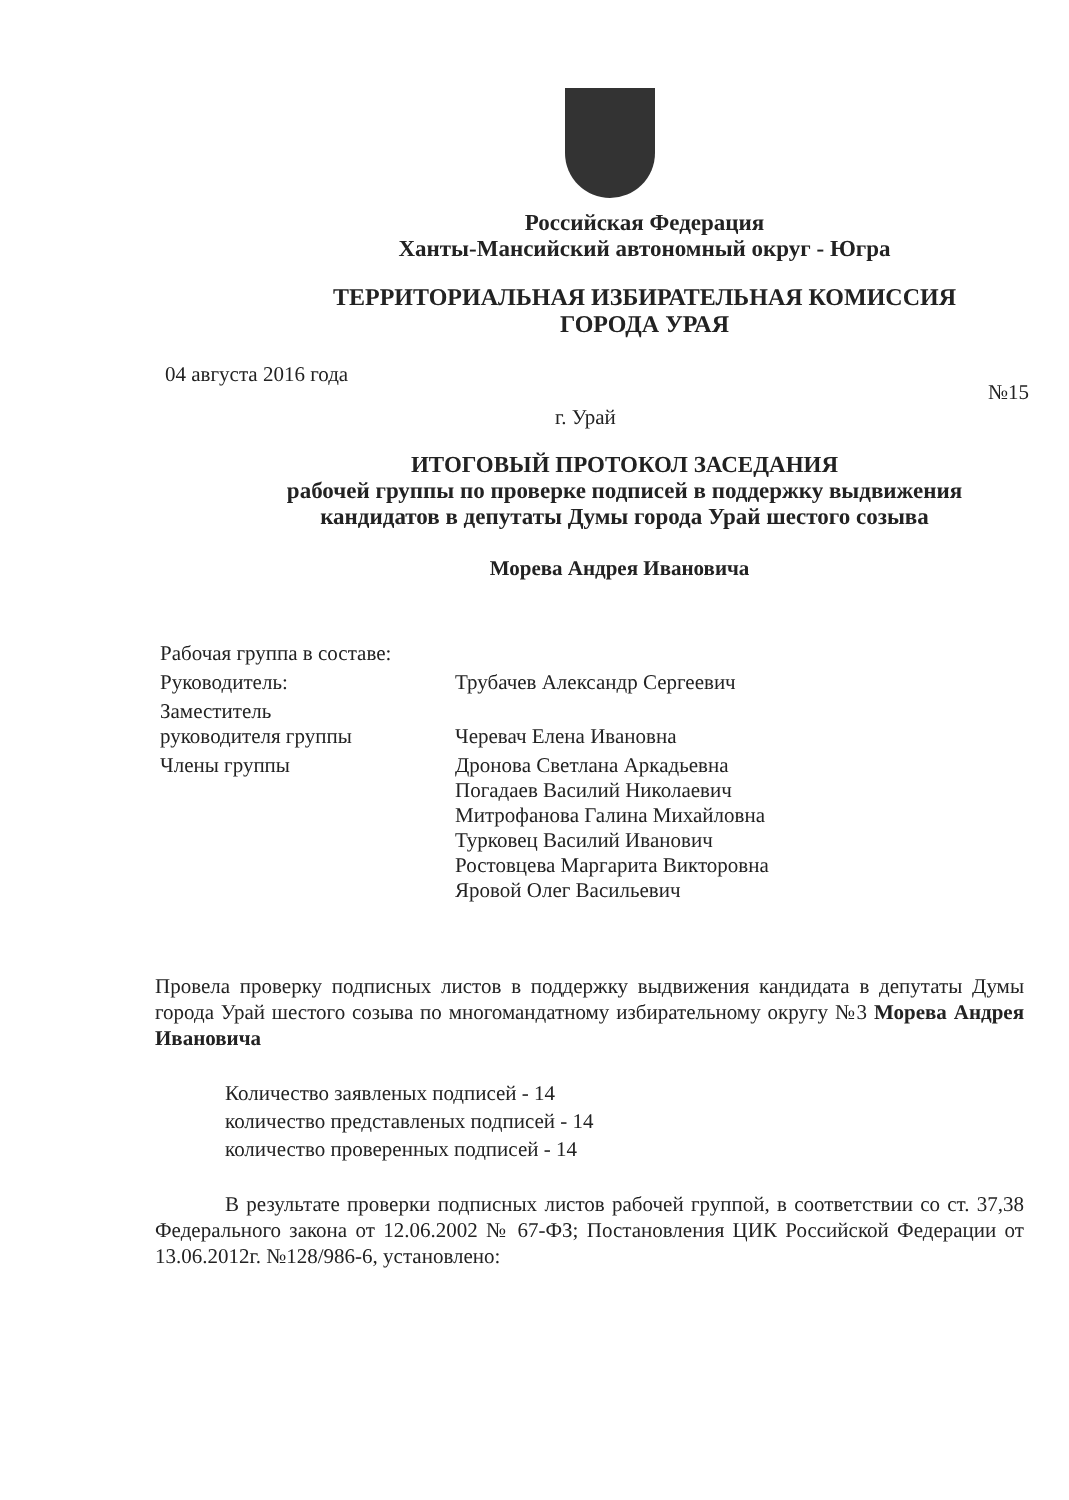Российская Федерация
Ханты-Мансийский автономный округ - Югра
ТЕРРИТОРИАЛЬНАЯ ИЗБИРАТЕЛЬНАЯ КОМИССИЯ
ГОРОДА УРАЯ
04 августа 2016 года №15
г. Урай
ИТОГОВЫЙ ПРОТОКОЛ ЗАСЕДАНИЯ
рабочей группы по проверке подписей в поддержку выдвижения
кандидатов в депутаты Думы города Урай шестого созыва
Морева Андрея Ивановича
Рабочая группа в составе:
Руководитель:
Трубачев Александр Сергеевич
Заместитель
руководителя группы
Черевач Елена Ивановна
Члены группы
Дронова Светлана Аркадьевна
Погадаев Василий Николаевич
Митрофанова Галина Михайловна
Турковец Василий Иванович
Ростовцева Маргарита Викторовна
Яровой Олег Васильевич
Провела проверку подписных листов в поддержку выдвижения кандидата в депутаты Думы города Урай шестого созыва по многомандатному избирательному округу №3 Морева Андрея Ивановича
Количество заявленых подписей - 14
количество представленых подписей - 14
количество проверенных подписей - 14
В результате проверки подписных листов рабочей группой, в соответствии со ст. 37,38 Федерального закона от 12.06.2002 № 67-ФЗ; Постановления ЦИК Российской Федерации от 13.06.2012г. №128/986-6, установлено: